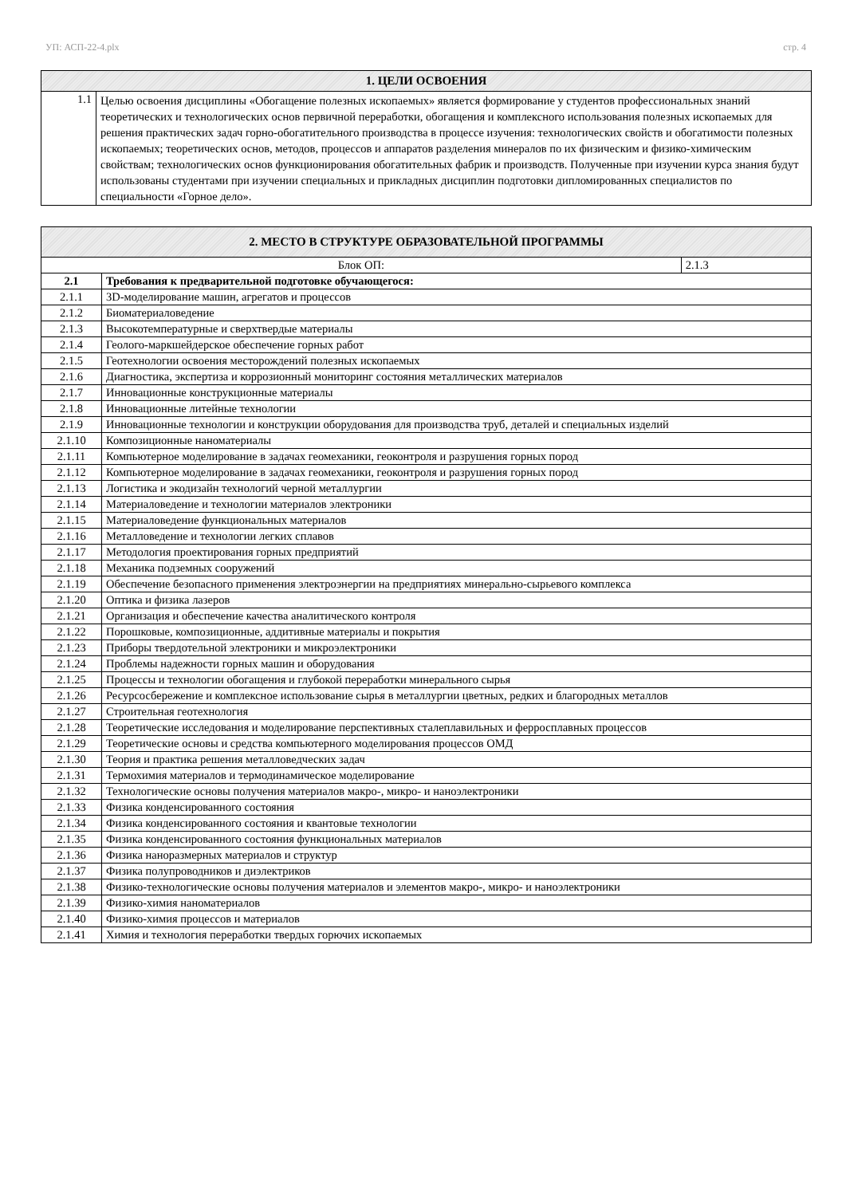УП: АСП-22-4.plx стр. 4
| 1. ЦЕЛИ ОСВОЕНИЯ | |
| --- | --- |
| 1.1 | Целью освоения дисциплины «Обогащение полезных ископаемых» является формирование у студентов профессиональных знаний теоретических и технологических основ первичной переработки, обогащения и комплексного использования полезных ископаемых для решения практических задач горно-обогатительного производства в процессе изучения: технологических свойств и обогатимости полезных ископаемых; теоретических основ, методов, процессов и аппаратов разделения минералов по их физическим и физико-химическим свойствам; технологических основ функционирования обогатительных фабрик и производств. Полученные при изучении курса знания будут использованы студентами при изучении специальных и прикладных дисциплин подготовки дипломированных специалистов по специальности «Горное дело». |
| 2. МЕСТО В СТРУКТУРЕ ОБРАЗОВАТЕЛЬНОЙ ПРОГРАММЫ | | |
| --- | --- | --- |
| Блок ОП: | | 2.1.3 |
| 2.1 | Требования к предварительной подготовке обучающегося: | |
| 2.1.1 | 3D-моделирование машин, агрегатов и процессов | |
| 2.1.2 | Биоматериаловедение | |
| 2.1.3 | Высокотемпературные и сверхтвердые материалы | |
| 2.1.4 | Геолого-маркшейдерское обеспечение горных работ | |
| 2.1.5 | Геотехнологии освоения месторождений полезных ископаемых | |
| 2.1.6 | Диагностика, экспертиза и коррозионный мониторинг состояния металлических материалов | |
| 2.1.7 | Инновационные конструкционные материалы | |
| 2.1.8 | Инновационные литейные технологии | |
| 2.1.9 | Инновационные технологии и конструкции оборудования для производства труб, деталей и специальных изделий | |
| 2.1.10 | Композиционные наноматериалы | |
| 2.1.11 | Компьютерное моделирование в задачах геомеханики, геоконтроля и разрушения горных пород | |
| 2.1.12 | Компьютерное моделирование в задачах геомеханики, геоконтроля и разрушения горных пород | |
| 2.1.13 | Логистика и экодизайн технологий черной металлургии | |
| 2.1.14 | Материаловедение и технологии материалов электроники | |
| 2.1.15 | Материаловедение функциональных материалов | |
| 2.1.16 | Металловедение и технологии легких сплавов | |
| 2.1.17 | Методология проектирования горных предприятий | |
| 2.1.18 | Механика подземных сооружений | |
| 2.1.19 | Обеспечение безопасного применения электроэнергии на предприятиях минерально-сырьевого комплекса | |
| 2.1.20 | Оптика и физика лазеров | |
| 2.1.21 | Организация и обеспечение качества аналитического контроля | |
| 2.1.22 | Порошковые, композиционные, аддитивные материалы и покрытия | |
| 2.1.23 | Приборы твердотельной электроники и микроэлектроники | |
| 2.1.24 | Проблемы надежности горных машин и оборудования | |
| 2.1.25 | Процессы и технологии обогащения и глубокой переработки минерального сырья | |
| 2.1.26 | Ресурсосбережение и комплексное использование сырья в металлургии цветных, редких и благородных металлов | |
| 2.1.27 | Строительная геотехнология | |
| 2.1.28 | Теоретические исследования и моделирование перспективных сталеплавильных и ферросплавных процессов | |
| 2.1.29 | Теоретические основы и средства компьютерного моделирования процессов ОМД | |
| 2.1.30 | Теория и практика решения металловедческих задач | |
| 2.1.31 | Термохимия материалов и термодинамическое моделирование | |
| 2.1.32 | Технологические основы получения материалов макро-, микро- и наноэлектроники | |
| 2.1.33 | Физика конденсированного состояния | |
| 2.1.34 | Физика конденсированного состояния и квантовые технологии | |
| 2.1.35 | Физика конденсированного состояния функциональных материалов | |
| 2.1.36 | Физика наноразмерных материалов и структур | |
| 2.1.37 | Физика полупроводников и диэлектриков | |
| 2.1.38 | Физико-технологические основы получения материалов и элементов макро-, микро- и наноэлектроники | |
| 2.1.39 | Физико-химия наноматериалов | |
| 2.1.40 | Физико-химия процессов и материалов | |
| 2.1.41 | Химия и технология переработки твердых горючих ископаемых | |